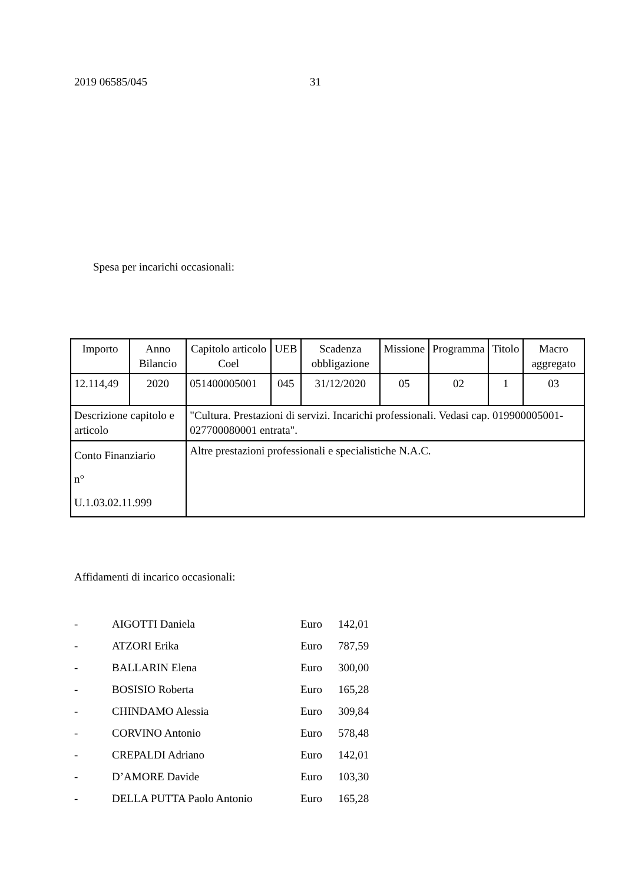2019 06585/045 31
Spesa per incarichi occasionali:
| Importo | Anno Bilancio | Capitolo articolo Coel | UEB | Scadenza obbligazione | Missione | Programma | Titolo | Macro aggregato |
| 12.114,49 | 2020 | 051400005001 | 045 | 31/12/2020 | 05 | 02 | 1 | 03 |
| Descrizione capitolo e articolo | | "Cultura. Prestazioni di servizi. Incarichi professionali. Vedasi cap. 019900005001-027700080001 entrata". | | | | | | |
| Conto Finanziario n° U.1.03.02.11.999 | | Altre prestazioni professionali e specialistiche N.A.C. | | | | | | |
Affidamenti di incarico occasionali:
| - | AIGOTTI Daniela | Euro | 142,01 |
| - | ATZORI Erika | Euro | 787,59 |
| - | BALLARIN Elena | Euro | 300,00 |
| - | BOSISIO Roberta | Euro | 165,28 |
| - | CHINDAMO Alessia | Euro | 309,84 |
| - | CORVINO Antonio | Euro | 578,48 |
| - | CREPALDI Adriano | Euro | 142,01 |
| - | D’AMORE Davide | Euro | 103,30 |
| - | DELLA PUTTA Paolo Antonio | Euro | 165,28 |